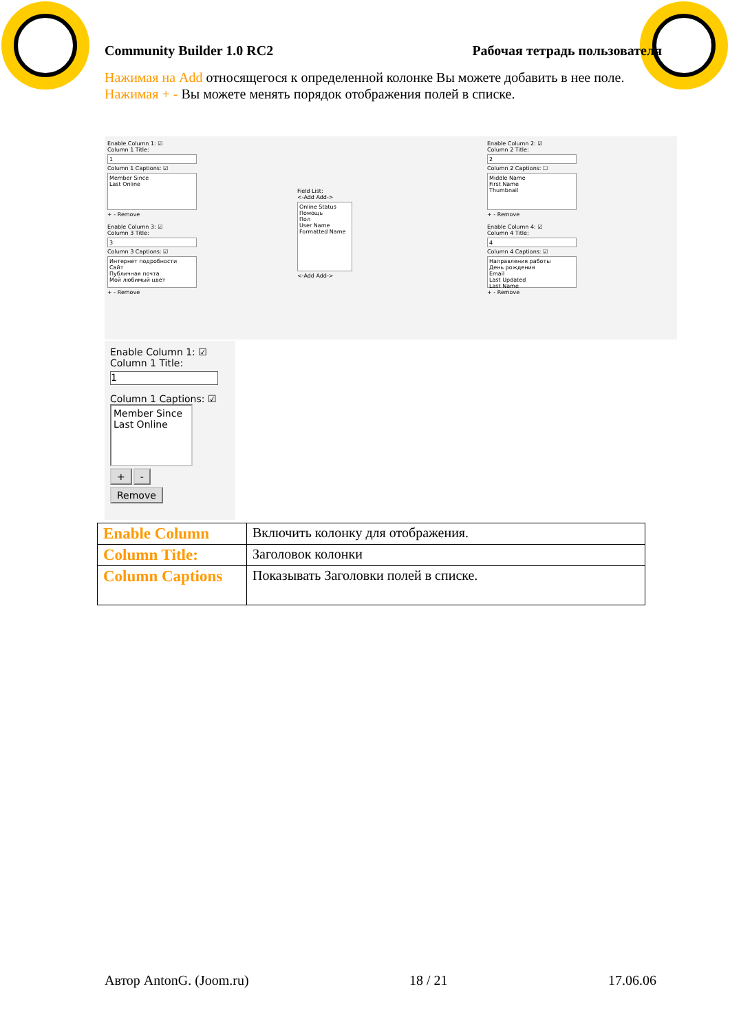Community Builder 1.0 RC2 Рабочая тетрадь пользователя
Нажимая на Add относящегося к определенной колонке Вы можете добавить в нее поле.
Нажимая + - Вы можете менять порядок отображения полей в списке.
Enable Column 1: ☑
Column 1 Title:
1
Column 1 Captions: ☑
Member Since
Last Online
+ - Remove
Enable Column 3: ☑
Column 3 Title:
3
Column 3 Captions: ☑
Интернет подробности
Сайт
Публичная почта
Мой любимый цвет
+ - Remove
Field List:
<-Add Add->
Online Status
Помощь
Пол
User Name
Formatted Name
<-Add Add->
Enable Column 2: ☑
Column 2 Title:
2
Column 2 Captions: ☐
Middle Name
First Name
Thumbnail
+ - Remove
Enable Column 4: ☑
Column 4 Title:
4
Column 4 Captions: ☑
Направления работы
День рождения
Email
Last Updated
Last Name
+ - Remove
Enable Column 1: ☑
Column 1 Title:
1
Column 1 Captions: ☑
Member Since
Last Online
+ -
Remove
| Enable Column | Включить колонку для отображения. |
| Column Title: | Заголовок колонки |
| Column Captions | Показывать Заголовки полей в списке. |
Автор AntonG. (Joom.ru) 18 / 21 17.06.06